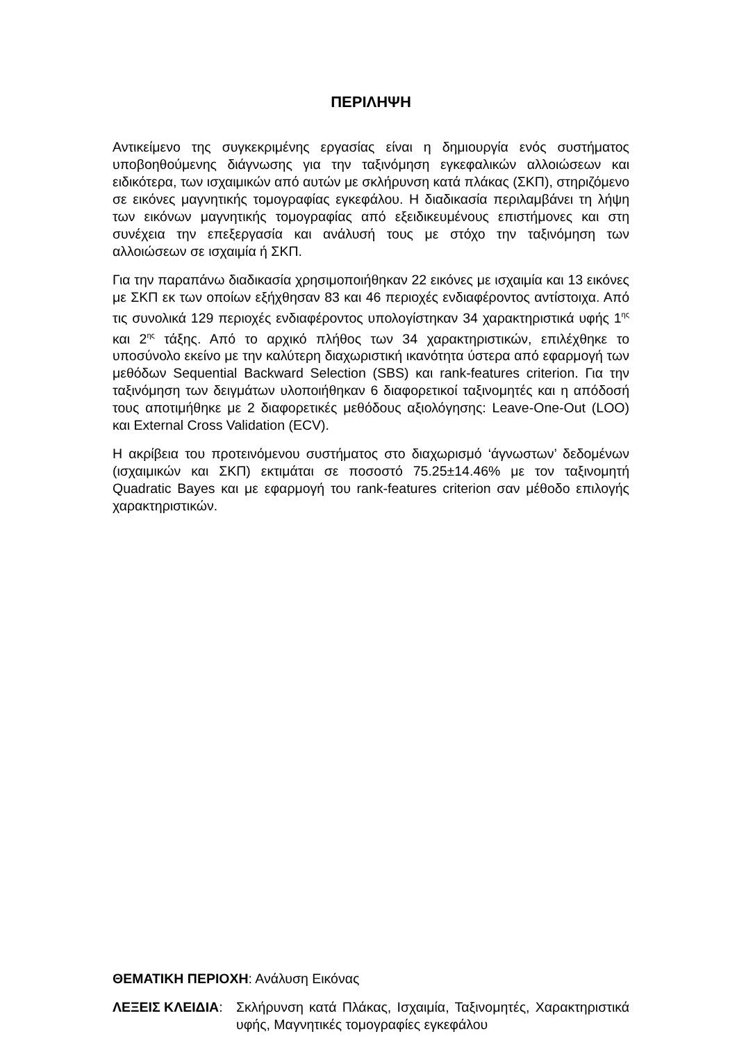ΠΕΡΙΛΗΨΗ
Αντικείμενο της συγκεκριμένης εργασίας είναι η δημιουργία ενός συστήματος υποβοηθούμενης διάγνωσης για την ταξινόμηση εγκεφαλικών αλλοιώσεων και ειδικότερα, των ισχαιμικών από αυτών με σκλήρυνση κατά πλάκας (ΣΚΠ), στηριζόμενο σε εικόνες μαγνητικής τομογραφίας εγκεφάλου. Η διαδικασία περιλαμβάνει τη λήψη των εικόνων μαγνητικής τομογραφίας από εξειδικευμένους επιστήμονες και στη συνέχεια την επεξεργασία και ανάλυσή τους με στόχο την ταξινόμηση των αλλοιώσεων σε ισχαιμία ή ΣΚΠ.
Για την παραπάνω διαδικασία χρησιμοποιήθηκαν 22 εικόνες με ισχαιμία και 13 εικόνες με ΣΚΠ εκ των οποίων εξήχθησαν 83 και 46 περιοχές ενδιαφέροντος αντίστοιχα. Από τις συνολικά 129 περιοχές ενδιαφέροντος υπολογίστηκαν 34 χαρακτηριστικά υφής 1<sup>ης</sup> και 2<sup>ης</sup> τάξης. Από το αρχικό πλήθος των 34 χαρακτηριστικών, επιλέχθηκε το υποσύνολο εκείνο με την καλύτερη διαχωριστική ικανότητα ύστερα από εφαρμογή των μεθόδων Sequential Backward Selection (SBS) και rank-features criterion. Για την ταξινόμηση των δειγμάτων υλοποιήθηκαν 6 διαφορετικοί ταξινομητές και η απόδοσή τους αποτιμήθηκε με 2 διαφορετικές μεθόδους αξιολόγησης: Leave-One-Out (LOO) και External Cross Validation (ECV).
Η ακρίβεια του προτεινόμενου συστήματος στο διαχωρισμό ‘άγνωστων’ δεδομένων (ισχαιμικών και ΣΚΠ) εκτιμάται σε ποσοστό 75.25±14.46% με τον ταξινομητή Quadratic Bayes και με εφαρμογή του rank-features criterion σαν μέθοδο επιλογής χαρακτηριστικών.
ΘΕΜΑΤΙΚΗ ΠΕΡΙΟΧΗ: Ανάλυση Εικόνας
ΛΕΞΕΙΣ ΚΛΕΙΔΙΑ: Σκλήρυνση κατά Πλάκας, Ισχαιμία, Ταξινομητές, Χαρακτηριστικά υφής, Μαγνητικές τομογραφίες εγκεφάλου